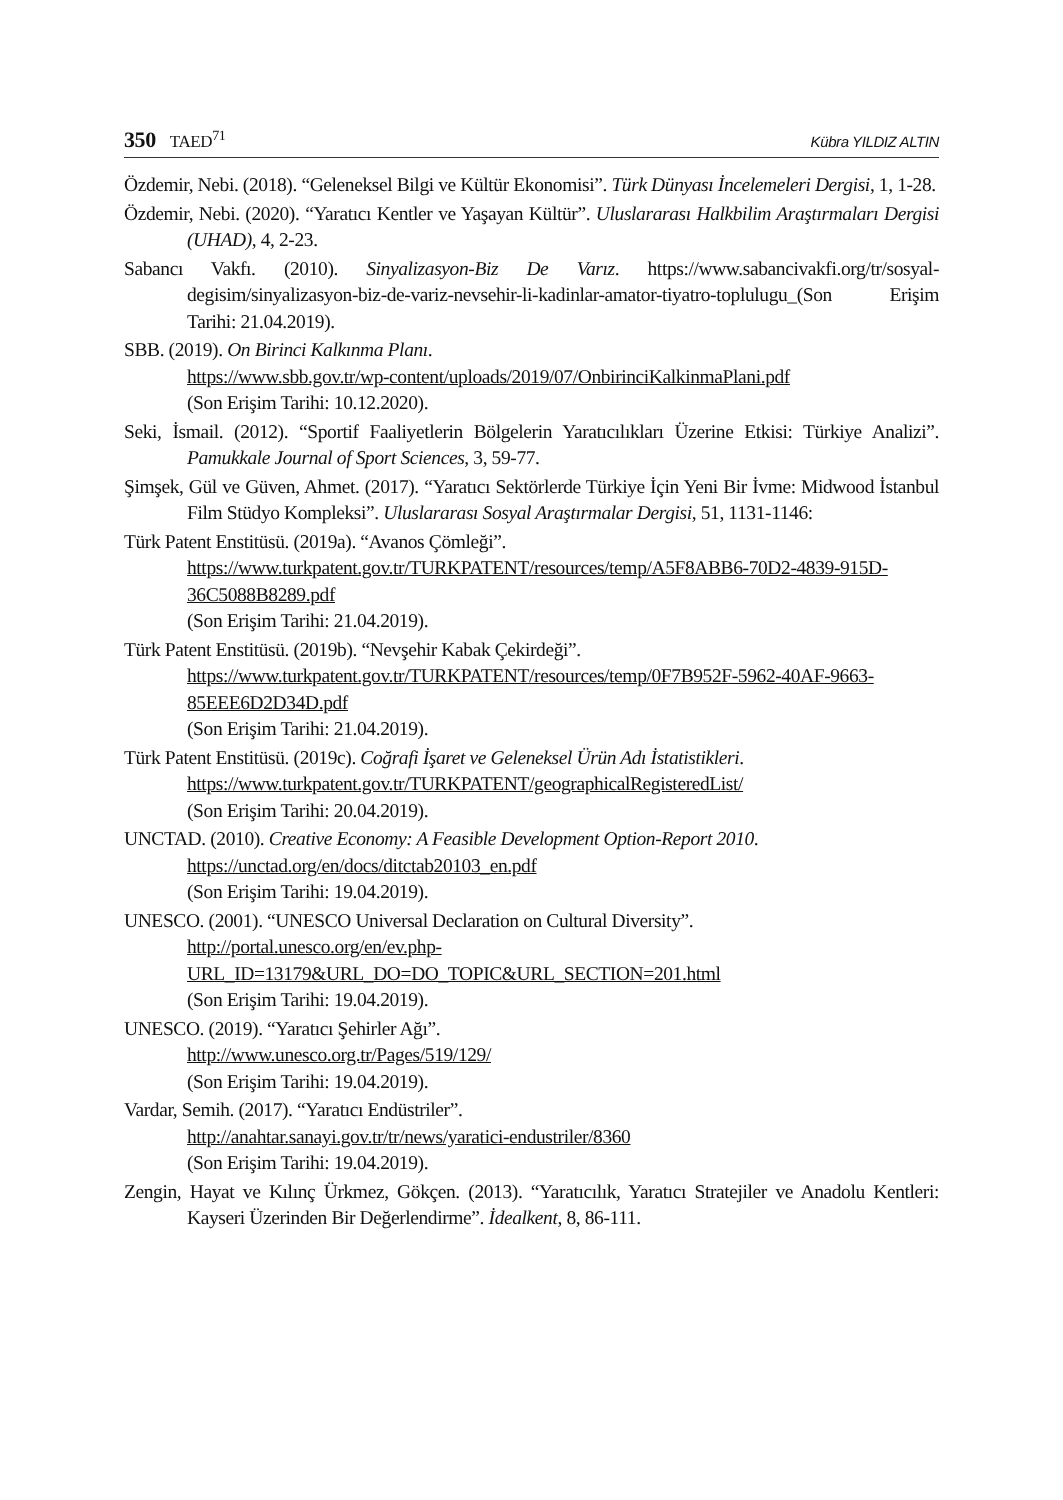350 TAED<sup>71</sup> Kübra YILDIZ ALTIN
Özdemir, Nebi. (2018). “Geleneksel Bilgi ve Kültür Ekonomisi”. Türk Dünyası İncelemeleri Dergisi, 1, 1-28.
Özdemir, Nebi. (2020). “Yaratıcı Kentler ve Yaşayan Kültür”. Uluslararası Halkbilim Araştırmaları Dergisi (UHAD), 4, 2-23.
Sabancı Vakfı. (2010). Sinyalizasyon-Biz De Varız. https://www.sabancivakfi.org/tr/sosyal-degisim/sinyalizasyon-biz-de-variz-nevsehir-li-kadinlar-amator-tiyatro-toplulugu_(Son Erişim Tarihi: 21.04.2019).
SBB. (2019). On Birinci Kalkınma Planı.
https://www.sbb.gov.tr/wp-content/uploads/2019/07/OnbirinciKalkinmaPlani.pdf
(Son Erişim Tarihi: 10.12.2020).
Seki, İsmail. (2012). “Sportif Faaliyetlerin Bölgelerin Yaratıcılıkları Üzerine Etkisi: Türkiye Analizi”. Pamukkale Journal of Sport Sciences, 3, 59-77.
Şimşek, Gül ve Güven, Ahmet. (2017). “Yaratıcı Sektörlerde Türkiye İçin Yeni Bir İvme: Midwood İstanbul Film Stüdyo Kompleksi”. Uluslararası Sosyal Araştırmalar Dergisi, 51, 1131-1146:
Türk Patent Enstitüsü. (2019a). “Avanos Çömleği”.
https://www.turkpatent.gov.tr/TURKPATENT/resources/temp/A5F8ABB6-70D2-4839-915D-36C5088B8289.pdf
(Son Erişim Tarihi: 21.04.2019).
Türk Patent Enstitüsü. (2019b). “Nevşehir Kabak Çekirdeği”.
https://www.turkpatent.gov.tr/TURKPATENT/resources/temp/0F7B952F-5962-40AF-9663-85EEE6D2D34D.pdf
(Son Erişim Tarihi: 21.04.2019).
Türk Patent Enstitüsü. (2019c). Coğrafi İşaret ve Geleneksel Ürün Adı İstatistikleri.
https://www.turkpatent.gov.tr/TURKPATENT/geographicalRegisteredList/
(Son Erişim Tarihi: 20.04.2019).
UNCTAD. (2010). Creative Economy: A Feasible Development Option-Report 2010.
https://unctad.org/en/docs/ditctab20103_en.pdf
(Son Erişim Tarihi: 19.04.2019).
UNESCO. (2001). “UNESCO Universal Declaration on Cultural Diversity”.
http://portal.unesco.org/en/ev.php-URL_ID=13179&URL_DO=DO_TOPIC&URL_SECTION=201.html
(Son Erişim Tarihi: 19.04.2019).
UNESCO. (2019). “Yaratıcı Şehirler Ağı”.
http://www.unesco.org.tr/Pages/519/129/
(Son Erişim Tarihi: 19.04.2019).
Vardar, Semih. (2017). “Yaratıcı Endüstriler”.
http://anahtar.sanayi.gov.tr/tr/news/yaratici-endustriler/8360
(Son Erişim Tarihi: 19.04.2019).
Zengin, Hayat ve Kılınç Ürkmez, Gökçen. (2013). “Yaratıcılık, Yaratıcı Stratejiler ve Anadolu Kentleri: Kayseri Üzerinden Bir Değerlendirme”. İdealkent, 8, 86-111.